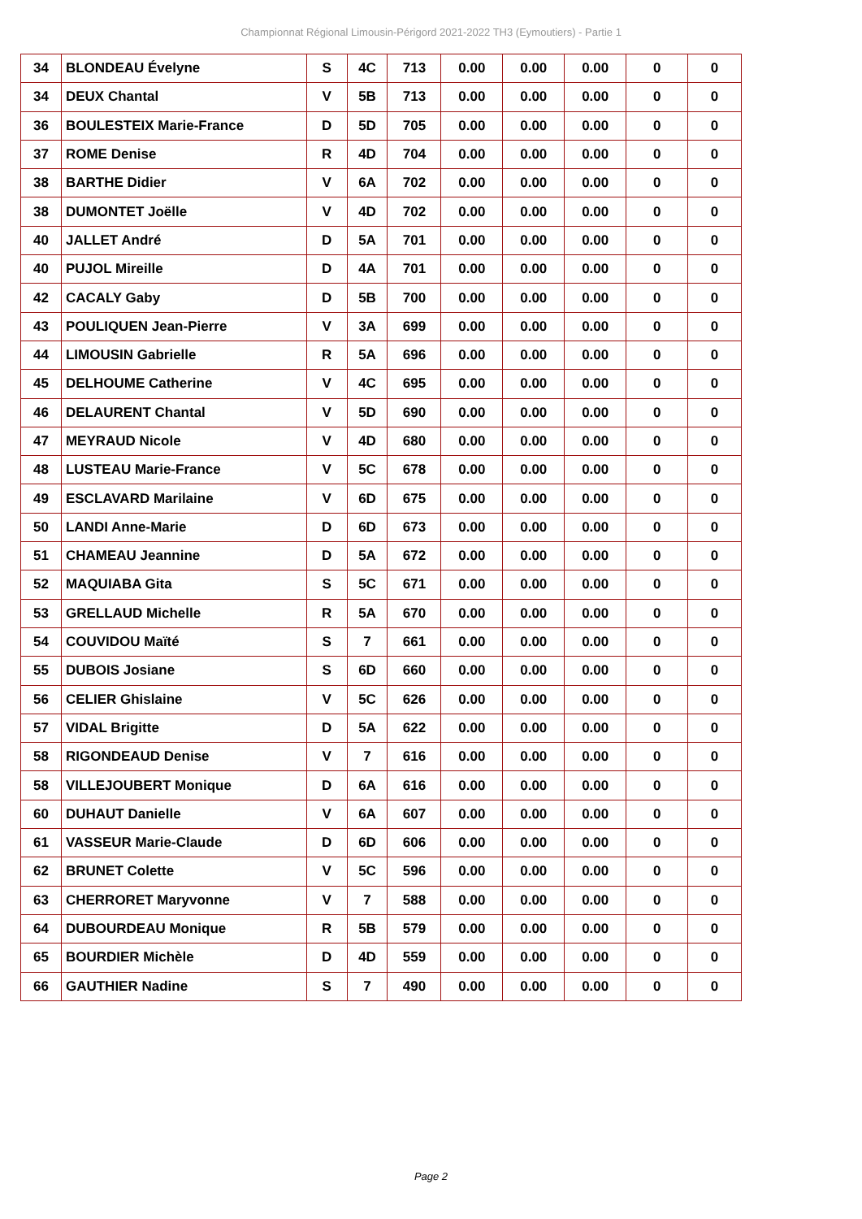Championnat Régional Limousin-Périgord 2021-2022 TH3 (Eymoutiers) - Partie 1
| 34 | BLONDEAU Évelyne | S | 4C | 713 | 0.00 | 0.00 | 0.00 | 0 | 0 |
| 34 | DEUX Chantal | V | 5B | 713 | 0.00 | 0.00 | 0.00 | 0 | 0 |
| 36 | BOULESTEIX Marie-France | D | 5D | 705 | 0.00 | 0.00 | 0.00 | 0 | 0 |
| 37 | ROME Denise | R | 4D | 704 | 0.00 | 0.00 | 0.00 | 0 | 0 |
| 38 | BARTHE Didier | V | 6A | 702 | 0.00 | 0.00 | 0.00 | 0 | 0 |
| 38 | DUMONTET Joëlle | V | 4D | 702 | 0.00 | 0.00 | 0.00 | 0 | 0 |
| 40 | JALLET André | D | 5A | 701 | 0.00 | 0.00 | 0.00 | 0 | 0 |
| 40 | PUJOL Mireille | D | 4A | 701 | 0.00 | 0.00 | 0.00 | 0 | 0 |
| 42 | CACALY Gaby | D | 5B | 700 | 0.00 | 0.00 | 0.00 | 0 | 0 |
| 43 | POULIQUEN Jean-Pierre | V | 3A | 699 | 0.00 | 0.00 | 0.00 | 0 | 0 |
| 44 | LIMOUSIN Gabrielle | R | 5A | 696 | 0.00 | 0.00 | 0.00 | 0 | 0 |
| 45 | DELHOUME Catherine | V | 4C | 695 | 0.00 | 0.00 | 0.00 | 0 | 0 |
| 46 | DELAURENT Chantal | V | 5D | 690 | 0.00 | 0.00 | 0.00 | 0 | 0 |
| 47 | MEYRAUD Nicole | V | 4D | 680 | 0.00 | 0.00 | 0.00 | 0 | 0 |
| 48 | LUSTEAU Marie-France | V | 5C | 678 | 0.00 | 0.00 | 0.00 | 0 | 0 |
| 49 | ESCLAVARD Marilaine | V | 6D | 675 | 0.00 | 0.00 | 0.00 | 0 | 0 |
| 50 | LANDI Anne-Marie | D | 6D | 673 | 0.00 | 0.00 | 0.00 | 0 | 0 |
| 51 | CHAMEAU Jeannine | D | 5A | 672 | 0.00 | 0.00 | 0.00 | 0 | 0 |
| 52 | MAQUIABA Gita | S | 5C | 671 | 0.00 | 0.00 | 0.00 | 0 | 0 |
| 53 | GRELLAUD Michelle | R | 5A | 670 | 0.00 | 0.00 | 0.00 | 0 | 0 |
| 54 | COUVIDOU Maïté | S | 7 | 661 | 0.00 | 0.00 | 0.00 | 0 | 0 |
| 55 | DUBOIS Josiane | S | 6D | 660 | 0.00 | 0.00 | 0.00 | 0 | 0 |
| 56 | CELIER Ghislaine | V | 5C | 626 | 0.00 | 0.00 | 0.00 | 0 | 0 |
| 57 | VIDAL Brigitte | D | 5A | 622 | 0.00 | 0.00 | 0.00 | 0 | 0 |
| 58 | RIGONDEAUD Denise | V | 7 | 616 | 0.00 | 0.00 | 0.00 | 0 | 0 |
| 58 | VILLEJOUBERT Monique | D | 6A | 616 | 0.00 | 0.00 | 0.00 | 0 | 0 |
| 60 | DUHAUT Danielle | V | 6A | 607 | 0.00 | 0.00 | 0.00 | 0 | 0 |
| 61 | VASSEUR Marie-Claude | D | 6D | 606 | 0.00 | 0.00 | 0.00 | 0 | 0 |
| 62 | BRUNET Colette | V | 5C | 596 | 0.00 | 0.00 | 0.00 | 0 | 0 |
| 63 | CHERRORET Maryvonne | V | 7 | 588 | 0.00 | 0.00 | 0.00 | 0 | 0 |
| 64 | DUBOURDEAU Monique | R | 5B | 579 | 0.00 | 0.00 | 0.00 | 0 | 0 |
| 65 | BOURDIER Michèle | D | 4D | 559 | 0.00 | 0.00 | 0.00 | 0 | 0 |
| 66 | GAUTHIER Nadine | S | 7 | 490 | 0.00 | 0.00 | 0.00 | 0 | 0 |
Page 2